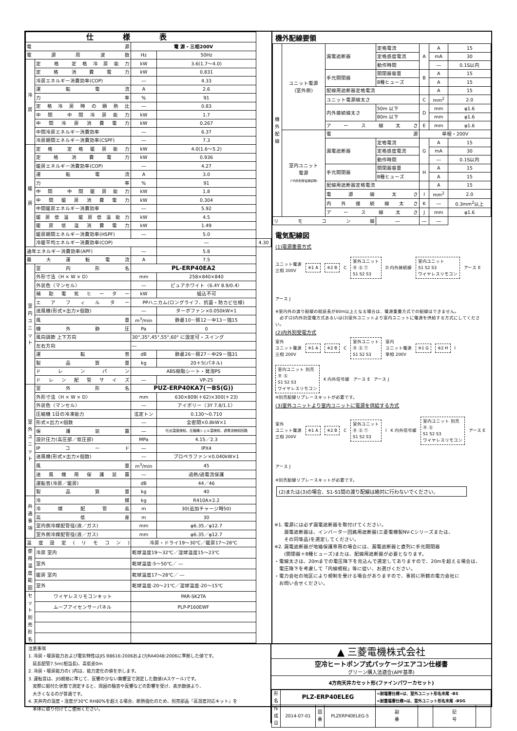| 仕様表 | | | | |
| --- | --- | --- | --- | --- |
| 電源 | | 電 源・三相200V | | |
| 電源周波数 | | Hz | 50Hz | |
| 冷 房 | 定 格 定格冷房能力 | kW | 3.6(1.7～4.0) | |
| | 定格消費電力 | kW | 0.831 | |
| | 冷房エネルギー消費効率(COP) | ― | 4.33 | |
| | 運転電流 | A | 2.6 | |
| | 力率 | % | 91 | |
| | 定格冷房時の顕熱比 | ― | 0.83 | |
| | 中間 中間冷房能力 | kW | 1.7 | |
| | 中間冷房消費電力 | kW | 0.267 | |
| | 中間冷房エネルギー消費効率 | ― | 6.37 | |
| | 冷房期間エネルギー消費効率(CSPF) | ― | 7.3 | |
| 暖 房 | 定格 定格暖房能力 | kW | 4.0(1.6～5.2) | |
| | 定格消費電力 | kW | 0.936 | |
| | 暖房エネルギー消費効率(COP) | ― | 4.27 | |
| | 運転電流 | A | 3.0 | |
| | 力率 | % | 91 | |
| | 中間 中間暖房能力 | kW | 1.8 | |
| | 中間暖房消費電力 | kW | 0.304 | |
| | 中間暖房エネルギー消費効率 | ― | 5.92 | |
| | 暖房低温 暖房低温能力 | kW | 4.5 | |
| | 暖房低温消費電力 | kW | 1.49 | |
| | 暖房期間エネルギー消費効率(HSPF) | ― | 5.0 | |
| | 冷暖平均エネルギー消費効率(COP) | | ― | 4.30 |
| 通年エネルギー消費効率(APF) | | ― | 5.8 | |
| 最大運転電流 | | A | 7.5 | |
| 室 内 ユ ニ ッ ト | 室内形名 | PL-ERP40EA2 | | |
| | 外形寸法〈H × W × D〉 | mm | 258×840×840 | |
| | 外装色〈マンセル〉 | ― | ピュアホワイト〈6.4Y 8.9/0.4〉 | |
| | 補助電気ヒーター | kW | 組込不可 | |
| | エアフィルター | PPハニカム(ロングライフ、抗菌・防カビ仕様) | | |
| | 送風機(形式×出力×個数) | ― | ターボファン×0.050kW×1 | |
| | 風量 | m<sup>3</sup>/min | 静粛10－弱12－中13－強15 | |
| | 機外静圧 | Pa | 0 | |
| | 風向調節 上下方向 | 30°,35°,45°,55°,60° に設定可・スイング | | |
| | 左右方向 | ― | | |
| | 運転音 | dB | 静粛26－弱27－中29－強31 | |
| | 製品質量 | kg | 20＋5(パネル) | |
| | ドレンパン | ABS樹脂シート・発泡PS | | |
| | ドレン配管サイズ | ― | VP-25 | |
| 室 外 ユ ニ ッ ト | 室外形名 | PUZ-ERP40KA7(－BS(G)) | | |
| | 外形寸法〈H × W × D〉 | mm | 630×809(＋62)×300(＋23) | |
| | 外装色〈マンセル〉 | ― | アイボリー〈3Y 7.8/1.1〉 | |
| | 圧縮機 1日の冷凍能力 | 法定トン | 0.130～0.710 | |
| | 形式×出力×個数 | ― | 全密閉×0.8kW×1 | |
| | 保護装置 | ― | 吐出温度検知、圧縮機シェル温検知、過電流検知回路 | |
| | 設計圧力(高圧部／低圧部) | MPa | 4.15／2.3 | |
| | IPコード | ― | IPX4 | |
| | 送風機(形式×出力×個数) | ― | プロペラファン×0.040kW×1 | |
| | 風量 | m<sup>3</sup>/min | 45 | |
| | 送風機用保護装置 | ― | 過熱/過電流保護 | |
| | 運転音(冷房／暖房) | dB | 44／46 | |
| | 製品質量 | kg | 40 | |
| 共 通 事 項 | 冷媒 | kg | R410A×2.2 | |
| | 冷媒配管長 | m | 30(追加チャージ時50) | |
| | 高低差 | m | 30 | |
| | 室内側冷媒配管径(液／ガス) | mm | φ6.35／φ12.7 | |
| | 室外側冷媒配管径(液／ガス) | mm | φ6.35／φ12.7 | |
| 温度設定(リモコン) | | 冷房・ドライ19～30℃／暖房17～28℃ | | |
| 使用 温度 範囲 | 冷房 室内 | 乾球温度19～32℃／湿球温度15～23℃ | | |
| | 室外 | 乾球温度-5～50℃／ ― | | |
| | 暖房 室内 | 乾球温度17～28℃／ ― | | |
| | 室外 | 乾球温度-20～21℃／湿球温度-20～15℃ | | |
| セット別売 形名 | ワイヤレスリモコンキット | PAR-SK2TA | | |
| | ムーブアイセンサーパネル | PLP-P160EWF | | |
機外配線要領
| 機 外 配 線 | ユニット電源 (室外側) | 漏電遮断器 | 定格電流 | A | A | 15 |
| | | | 定格感度電流 | | mA | 30 |
| | | | 動作時間 | | ― | 0.1S以内 |
| | | 手元開閉器 | 開閉器容量 | B | A | 15 |
| | | | B種ヒューズ | | A | 15 |
| | | 配線用遮断器定格電流 | | | A | 15 |
| | | ユニット電源線太さ | | C | mm<sup>2</sup> | 2.0 |
| | | 内外接続線太さ | 50m 以下 | D | mm | φ1.6 |
| | | | 80m 以下 | | mm | φ1.6 |
| | | アース線太さ | | E | mm | φ1.6 |
| | 室内ユニット 電源 (*内外別受電接続時) | 電源 | | 単相・200V | | |
| | | 漏電遮断器 | 定格電流 | G | A | 15 |
| | | | 定格感度電流 | | mA | 30 |
| | | | 動作時間 | | ― | 0.1S以内 |
| | | 手元開閉器 | 開閉器容量 | H | A | 15 |
| | | | B種ヒューズ | | A | 15 |
| | | 配線用遮断器定格電流 | | | A | 15 |
| | | 電源線太さ | | I | mm<sup>2</sup> | 2.0 |
| | | 内外接続線太さ | | K | ― | 0.3mm<sup>2</sup>以上 |
| | | アース線太さ | | J | mm | φ1.6 |
| リモコン線 | | | ― | ― | ― | |
電気配線図
(1)電源重畳方式
ユニット電源
三相 200V ※1 A ※2 B C 室外ユニット
Ⓡ Ⓢ Ⓣ
S1 S2 S3 D 内外接続線 室内ユニット
S1 S2 S3
ワイヤレスリモコン アース E アース J
※室内外の渡り配線の総延長が80m以上となる場合は、電源重畳方式での配線はできません。
　必ず(2)内外別受電方式あるいは(3)室外ユニットより室内ユニットに電源を供給する方式にしてください。
(2)内外別受電方式
室外
ユニット電源
三相 200V ※1 A ※2 B C 室外ユニット
Ⓡ Ⓢ Ⓣ
S1 S2 S3 室内
ユニット電源
単相 200V ※1 G ※2 H I 室内ユニット 別売
Ⓡ Ⓢ
S1 S2 S3
ワイヤレスリモコン K 内外信号線 アース E アース J
※別売配線リプレースキットが必要です。
(3)室外ユニットより室内ユニットに電源を供給する方式
室外
ユニット電源
三相 200V ※1 A ※2 B C 室外ユニット
Ⓡ Ⓢ Ⓣ
S1 S2 S3 I K 内外信号線 室内ユニット 別売
Ⓡ Ⓢ
S1 S2 S3
ワイヤレスリモコン アース E アース J
※別売配線リプレースキットが必要です。
(2)または(3)の場合、S1-S1間の渡り配線は絶対に行わないでください。
※1. 電源には必ず漏電遮断器を取付けてください。
　　漏電遮断器は、インバーター回路用遮断器(三菱電機製NV-Cシリーズまたは、
　　その同等品)を選定してください。
※2. 漏電遮断器が地絡保護専用の場合には、漏電遮断器と直列に手元開閉器
　　(開閉器＋B種ヒューズ)または、配線用遮断器が必要となります。
・電線太さは、20mまでの電圧降下を見込んで選定してありますので、20mを超える場合は、
　電圧降下を考慮して「内線規程」等に従い、お選びください。
・電力会社の地区により規制を受ける場合がありますので、事前に所轄の電力会社に
　お問い合せください。
注意事項
1. 冷房・暖房能力および電気特性はJIS B8616:2006およびJRA4048:2006に準拠した値です。
　延長配管7.5m(相当長)、高低差0m
2. 冷房・暖房能力の( )内は、能力変化の値を示します。
3. 運転音は、JIS規格に準じて、反響の少ない無響室で測定した数値(Aスケール)です。
　実際に据付た状態で測定すると、周囲の騒音や反響などの影響を受け、表示数値より、
　大きくなるのが普通です。
4. 天井内の温度・湿度が30℃ RH80%を超える場合、断熱強化のため、別売部品『高湿度対応キット』を
　本体に取り付けてご使用ください。
▲ 三菱電機株式会社
空冷ヒートポンプ式パッケージエアコン仕様書
グリーン購入法適合(APF基準)
4方向天井カセット形(ファインパワーカセット)
| 形 名 | PLZ-ERP40ELEG | | | <耐塩害仕様>は、室外ユニット形名末尾 -BS <耐重塩害仕様>は、室外ユニット形名末尾 -BSG | | | |
| 作 成 日 | 2014-07-01 | 図 番 | PLZERP40ELEG-5 | 副 番 | | 記 号 | |